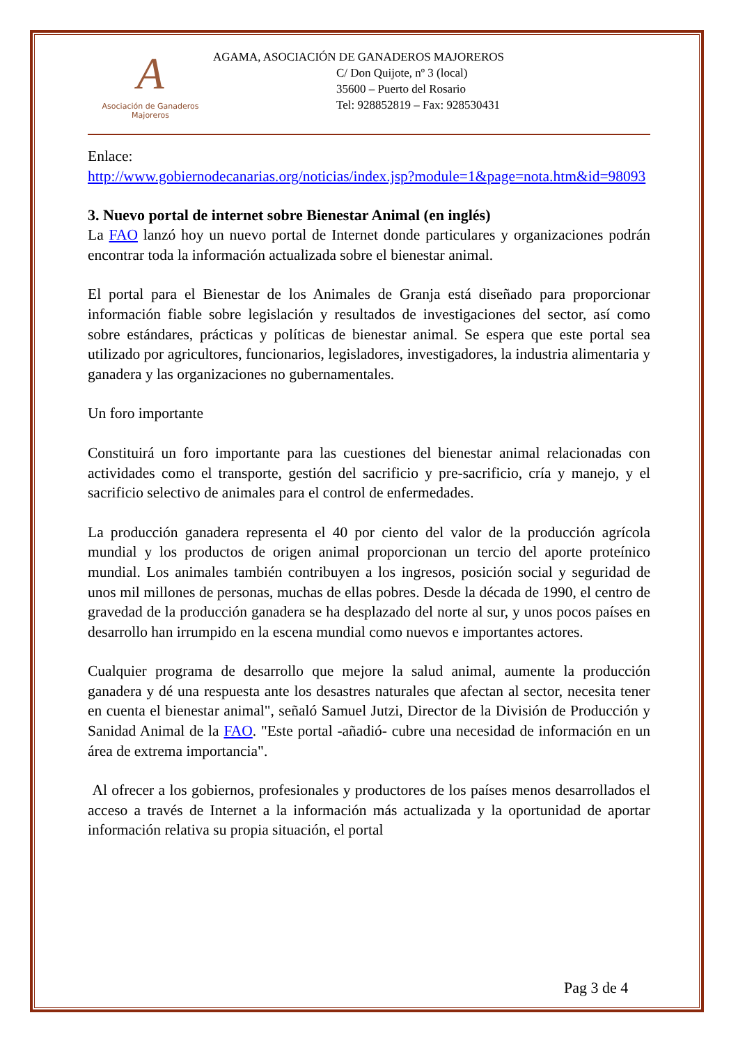A
Asociación de Ganaderos
Majoreros
AGAMA, ASOCIACIÓN DE GANADEROS MAJOREROS
C/ Don Quijote, nº 3 (local)
35600 – Puerto del Rosario
Tel: 928852819 – Fax: 928530431
Enlace:
http://www.gobiernodecanarias.org/noticias/index.jsp?module=1&page=nota.htm&id=98093
3. Nuevo portal de internet sobre Bienestar Animal (en inglés)
La FAO lanzó hoy un nuevo portal de Internet donde particulares y organizaciones podrán encontrar toda la información actualizada sobre el bienestar animal.
El portal para el Bienestar de los Animales de Granja está diseñado para proporcionar información fiable sobre legislación y resultados de investigaciones del sector, así como sobre estándares, prácticas y políticas de bienestar animal. Se espera que este portal sea utilizado por agricultores, funcionarios, legisladores, investigadores, la industria alimentaria y ganadera y las organizaciones no gubernamentales.
Un foro importante
Constituirá un foro importante para las cuestiones del bienestar animal relacionadas con actividades como el transporte, gestión del sacrificio y pre-sacrificio, cría y manejo, y el sacrificio selectivo de animales para el control de enfermedades.
La producción ganadera representa el 40 por ciento del valor de la producción agrícola mundial y los productos de origen animal proporcionan un tercio del aporte proteínico mundial. Los animales también contribuyen a los ingresos, posición social y seguridad de unos mil millones de personas, muchas de ellas pobres. Desde la década de 1990, el centro de gravedad de la producción ganadera se ha desplazado del norte al sur, y unos pocos países en desarrollo han irrumpido en la escena mundial como nuevos e importantes actores.
Cualquier programa de desarrollo que mejore la salud animal, aumente la producción ganadera y dé una respuesta ante los desastres naturales que afectan al sector, necesita tener en cuenta el bienestar animal", señaló Samuel Jutzi, Director de la División de Producción y Sanidad Animal de la FAO. "Este portal -añadió- cubre una necesidad de información en un área de extrema importancia".
Al ofrecer a los gobiernos, profesionales y productores de los países menos desarrollados el acceso a través de Internet a la información más actualizada y la oportunidad de aportar información relativa su propia situación, el portal
Pag 3 de 4